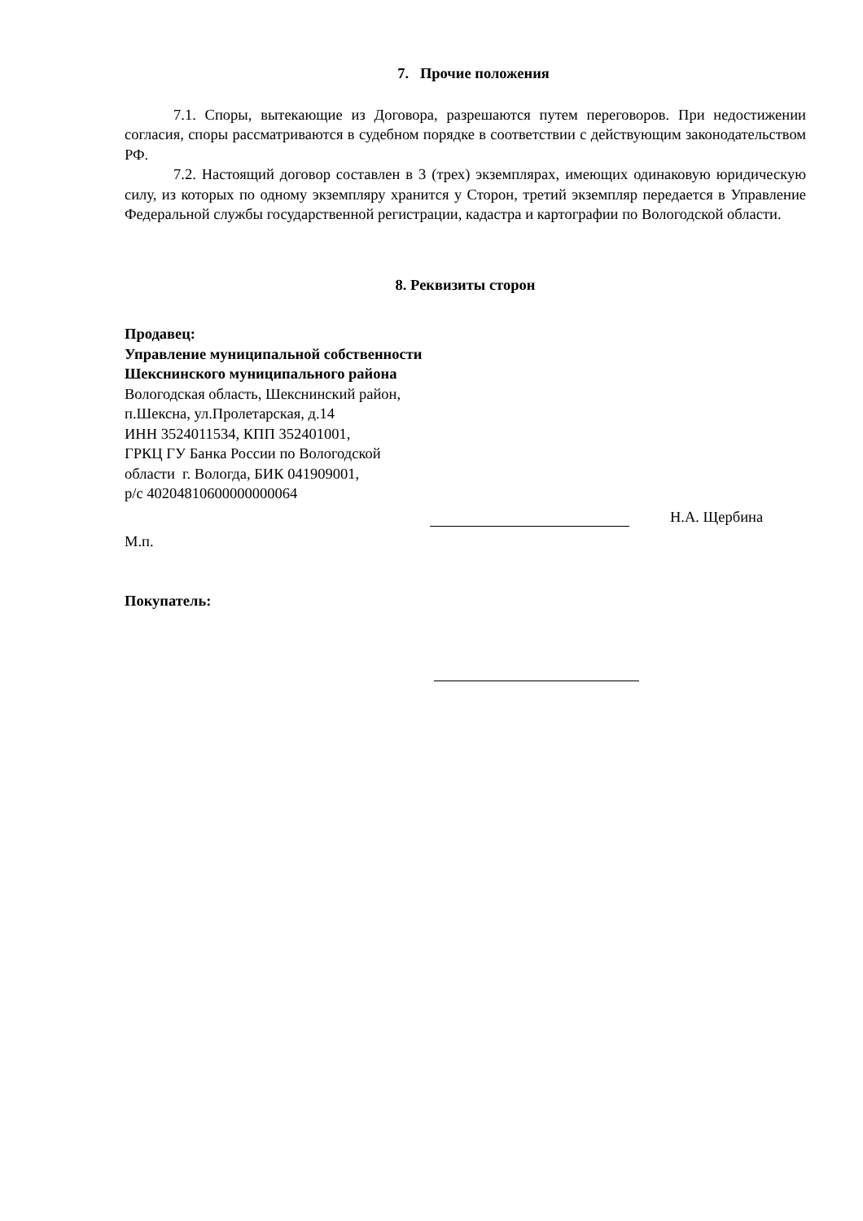7. Прочие положения
7.1. Споры, вытекающие из Договора, разрешаются путем переговоров. При недостижении согласия, споры рассматриваются в судебном порядке в соответствии с действующим законодательством РФ.
7.2. Настоящий договор составлен в 3 (трех) экземплярах, имеющих одинаковую юридическую силу, из которых по одному экземпляру хранится у Сторон, третий экземпляр передается в Управление Федеральной службы государственной регистрации, кадастра и картографии по Вологодской области.
8. Реквизиты сторон
Продавец:
Управление муниципальной собственности Шекснинского муниципального района
Вологодская область, Шекснинский район, п.Шексна, ул.Пролетарская, д.14
ИНН 3524011534, КПП 352401001,
ГРКЦ ГУ Банка России по Вологодской области г. Вологда, БИК 041909001,
р/с 40204810600000000064
Н.А. Щербина
М.п.
Покупатель: